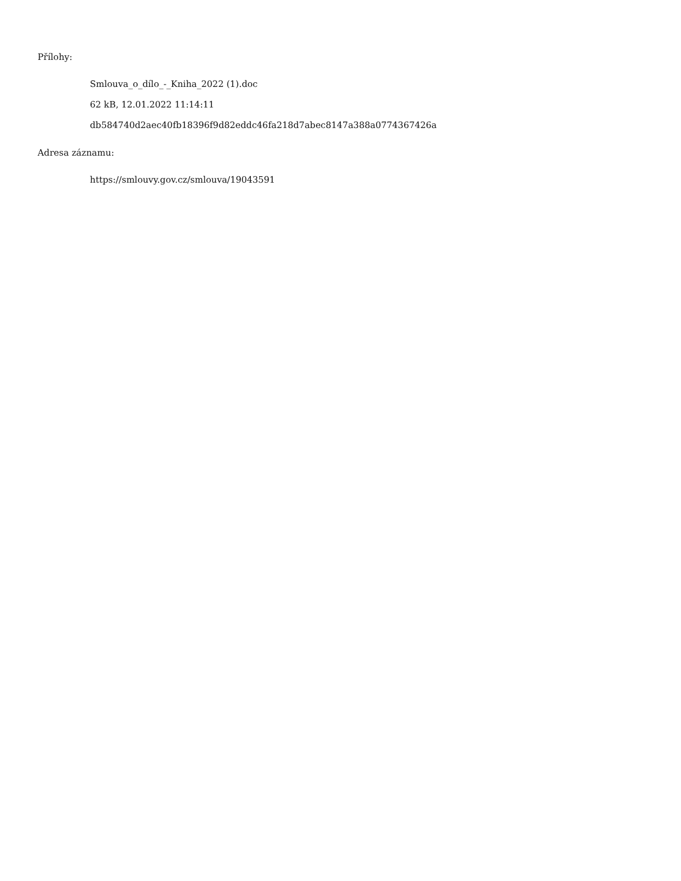Přílohy:
Smlouva_o_dílo_-_Kniha_2022 (1).doc
62 kB, 12.01.2022 11:14:11
db584740d2aec40fb18396f9d82eddc46fa218d7abec8147a388a0774367426a
Adresa záznamu:
https://smlouvy.gov.cz/smlouva/19043591